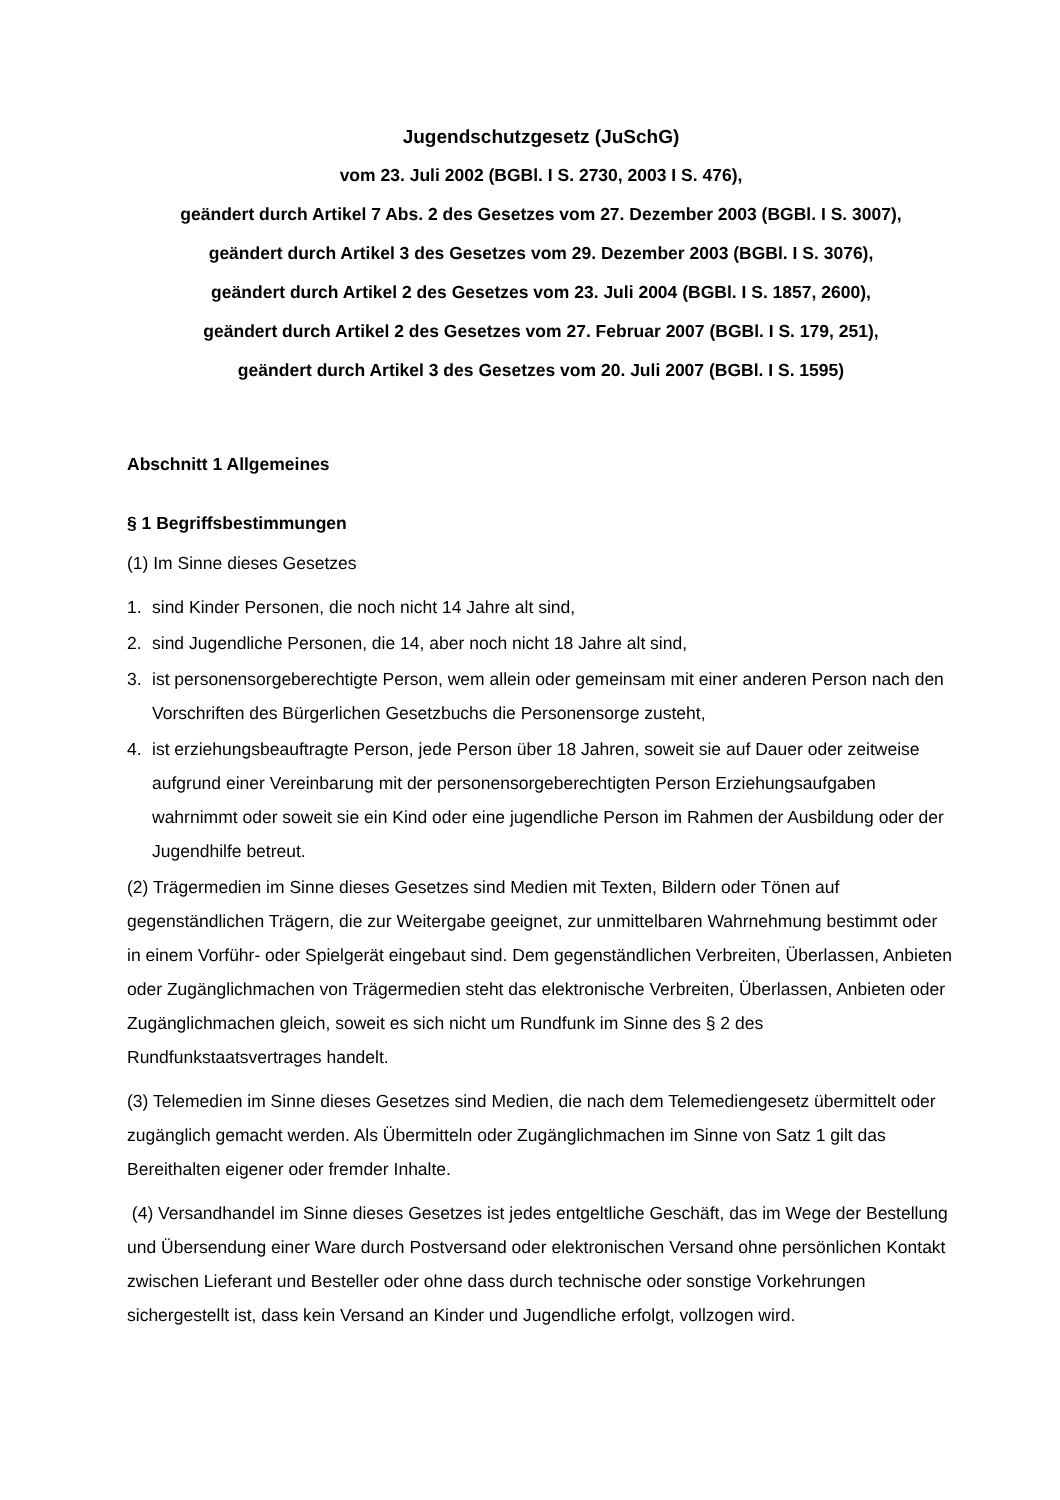Jugendschutzgesetz (JuSchG)
vom 23. Juli 2002 (BGBl. I S. 2730, 2003 I S. 476),
geändert durch Artikel 7 Abs. 2 des Gesetzes vom 27. Dezember 2003 (BGBl. I S. 3007),
geändert durch Artikel 3 des Gesetzes vom 29. Dezember 2003 (BGBl. I S. 3076),
geändert durch Artikel 2 des Gesetzes vom 23. Juli 2004 (BGBl. I S. 1857, 2600),
geändert durch Artikel 2 des Gesetzes vom 27. Februar 2007 (BGBl. I S. 179, 251),
geändert durch Artikel 3 des Gesetzes vom 20. Juli 2007 (BGBl. I S. 1595)
Abschnitt 1 Allgemeines
§ 1 Begriffsbestimmungen
(1) Im Sinne dieses Gesetzes
1. sind Kinder Personen, die noch nicht 14 Jahre alt sind,
2. sind Jugendliche Personen, die 14, aber noch nicht 18 Jahre alt sind,
3. ist personensorgeberechtigte Person, wem allein oder gemeinsam mit einer anderen Person nach den Vorschriften des Bürgerlichen Gesetzbuchs die Personensorge zusteht,
4. ist erziehungsbeauftragte Person, jede Person über 18 Jahren, soweit sie auf Dauer oder zeitweise aufgrund einer Vereinbarung mit der personensorgeberechtigten Person Erziehungsaufgaben wahrnimmt oder soweit sie ein Kind oder eine jugendliche Person im Rahmen der Ausbildung oder der Jugendhilfe betreut.
(2) Trägermedien im Sinne dieses Gesetzes sind Medien mit Texten, Bildern oder Tönen auf gegenständlichen Trägern, die zur Weitergabe geeignet, zur unmittelbaren Wahrnehmung bestimmt oder in einem Vorführ- oder Spielgerät eingebaut sind. Dem gegenständlichen Verbreiten, Überlassen, Anbieten oder Zugänglichmachen von Trägermedien steht das elektronische Verbreiten, Überlassen, Anbieten oder Zugänglichmachen gleich, soweit es sich nicht um Rundfunk im Sinne des § 2 des Rundfunkstaatsvertrages handelt.
(3) Telemedien im Sinne dieses Gesetzes sind Medien, die nach dem Telemediengesetz übermittelt oder zugänglich gemacht werden. Als Übermitteln oder Zugänglichmachen im Sinne von Satz 1 gilt das Bereithalten eigener oder fremder Inhalte.
(4) Versandhandel im Sinne dieses Gesetzes ist jedes entgeltliche Geschäft, das im Wege der Bestellung und Übersendung einer Ware durch Postversand oder elektronischen Versand ohne persönlichen Kontakt zwischen Lieferant und Besteller oder ohne dass durch technische oder sonstige Vorkehrungen sichergestellt ist, dass kein Versand an Kinder und Jugendliche erfolgt, vollzogen wird.